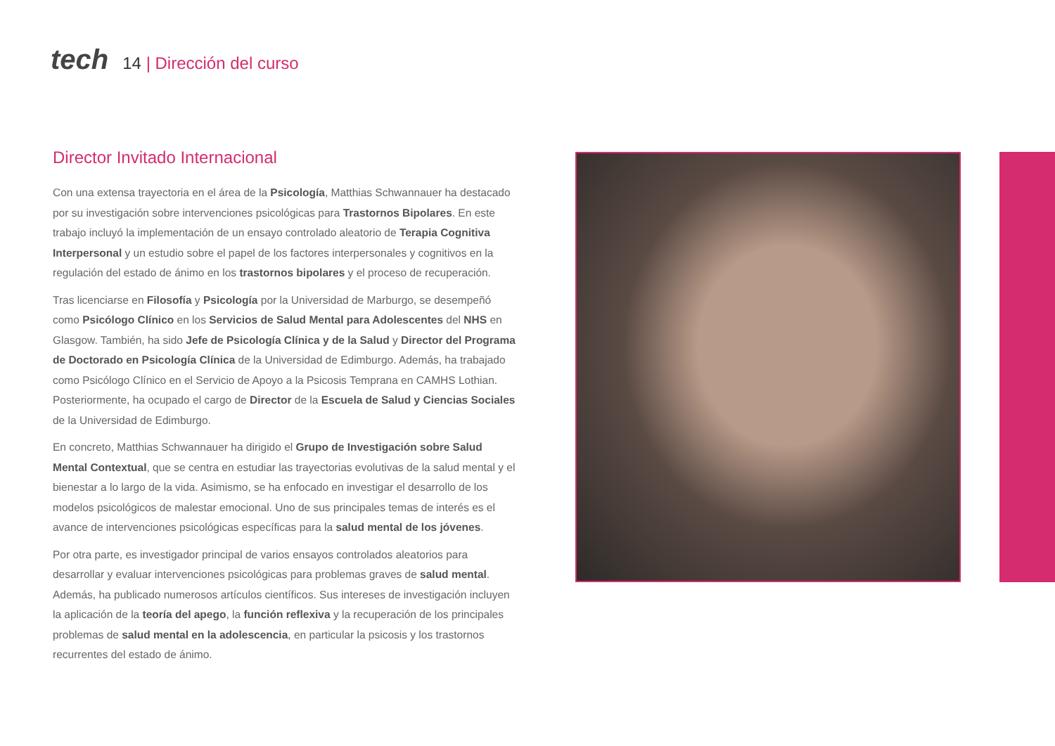tech
14 | Dirección del curso
Director Invitado Internacional
Con una extensa trayectoria en el área de la Psicología, Matthias Schwannauer ha destacado por su investigación sobre intervenciones psicológicas para Trastornos Bipolares. En este trabajo incluyó la implementación de un ensayo controlado aleatorio de Terapia Cognitiva Interpersonal y un estudio sobre el papel de los factores interpersonales y cognitivos en la regulación del estado de ánimo en los trastornos bipolares y el proceso de recuperación.
Tras licenciarse en Filosofía y Psicología por la Universidad de Marburgo, se desempeñó como Psicólogo Clínico en los Servicios de Salud Mental para Adolescentes del NHS en Glasgow. También, ha sido Jefe de Psicología Clínica y de la Salud y Director del Programa de Doctorado en Psicología Clínica de la Universidad de Edimburgo. Además, ha trabajado como Psicólogo Clínico en el Servicio de Apoyo a la Psicosis Temprana en CAMHS Lothian. Posteriormente, ha ocupado el cargo de Director de la Escuela de Salud y Ciencias Sociales de la Universidad de Edimburgo.
En concreto, Matthias Schwannauer ha dirigido el Grupo de Investigación sobre Salud Mental Contextual, que se centra en estudiar las trayectorias evolutivas de la salud mental y el bienestar a lo largo de la vida. Asimismo, se ha enfocado en investigar el desarrollo de los modelos psicológicos de malestar emocional. Uno de sus principales temas de interés es el avance de intervenciones psicológicas específicas para la salud mental de los jóvenes.
Por otra parte, es investigador principal de varios ensayos controlados aleatorios para desarrollar y evaluar intervenciones psicológicas para problemas graves de salud mental. Además, ha publicado numerosos artículos científicos. Sus intereses de investigación incluyen la aplicación de la teoría del apego, la función reflexiva y la recuperación de los principales problemas de salud mental en la adolescencia, en particular la psicosis y los trastornos recurrentes del estado de ánimo.